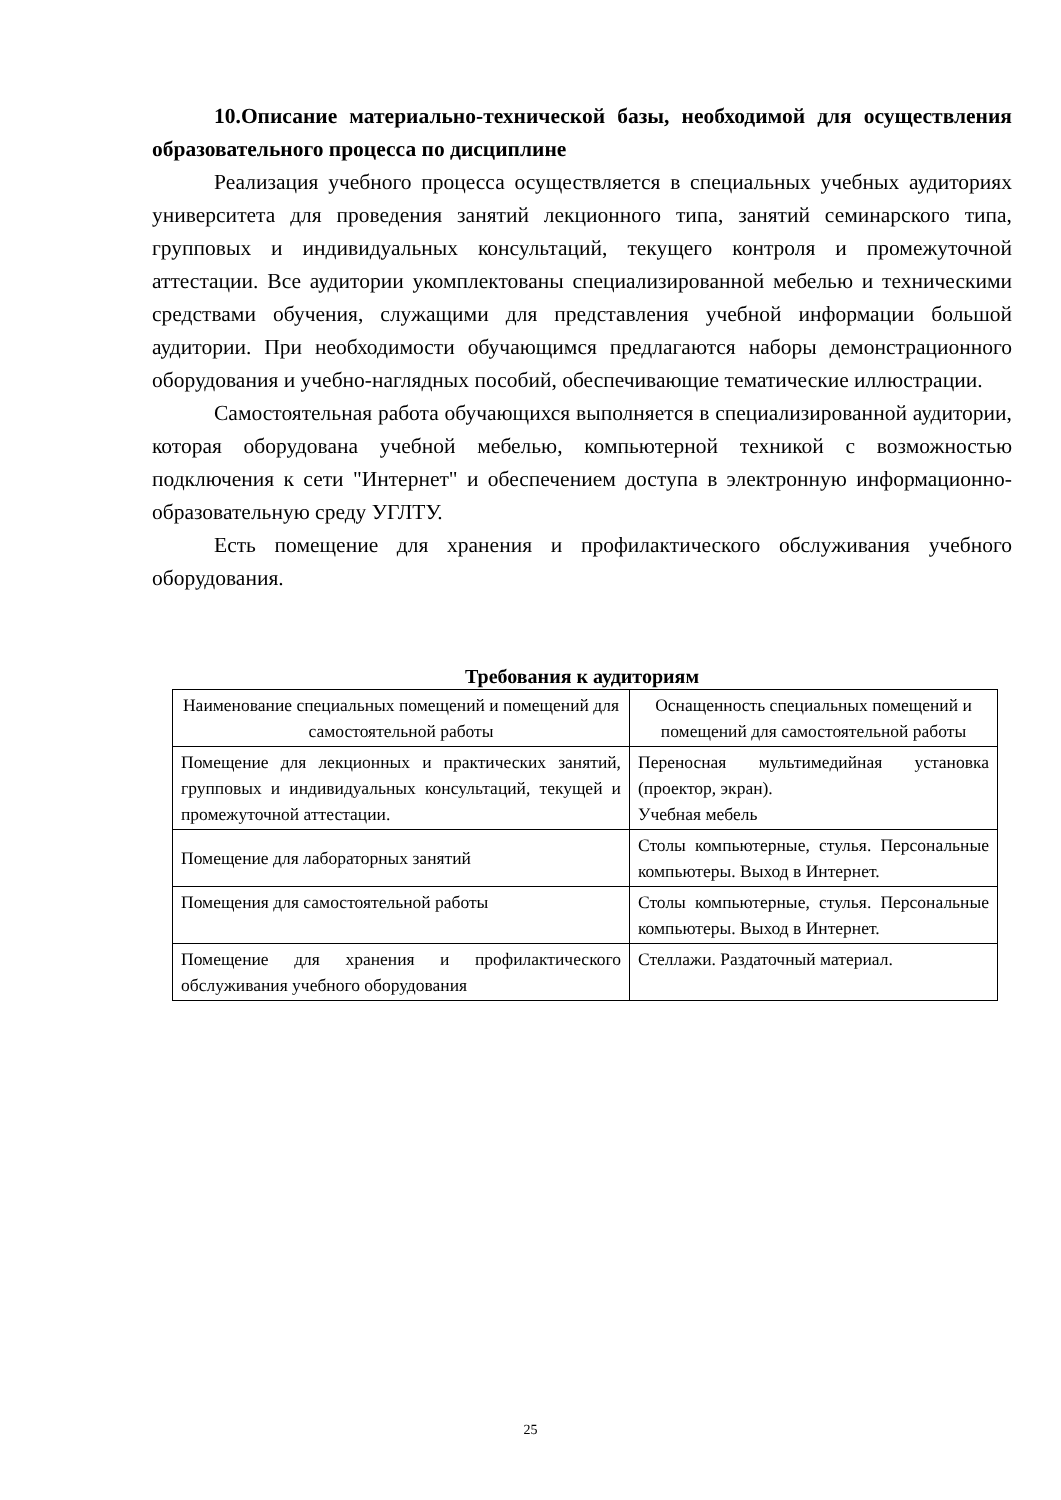10.Описание материально-технической базы, необходимой для осуществления образовательного процесса по дисциплине
Реализация учебного процесса осуществляется в специальных учебных аудиториях университета для проведения занятий лекционного типа, занятий семинарского типа, групповых и индивидуальных консультаций, текущего контроля и промежуточной аттестации. Все аудитории укомплектованы специализированной мебелью и техническими средствами обучения, служащими для представления учебной информации большой аудитории. При необходимости обучающимся предлагаются наборы демонстрационного оборудования и учебно-наглядных пособий, обеспечивающие тематические иллюстрации.
Самостоятельная работа обучающихся выполняется в специализированной аудитории, которая оборудована учебной мебелью, компьютерной техникой с возможностью подключения к сети "Интернет" и обеспечением доступа в электронную информационно-образовательную среду УГЛТУ.
Есть помещение для хранения и профилактического обслуживания учебного оборудования.
Требования к аудиториям
| Наименование специальных помещений и помещений для самостоятельной работы | Оснащенность специальных помещений и помещений для самостоятельной работы |
| --- | --- |
| Помещение для лекционных и практических занятий, групповых и индивидуальных консультаций, текущей и промежуточной аттестации. | Переносная мультимедийная установка (проектор, экран). Учебная мебель |
| Помещение для лабораторных занятий | Столы компьютерные, стулья. Персональные компьютеры. Выход в Интернет. |
| Помещения для самостоятельной работы | Столы компьютерные, стулья. Персональные компьютеры. Выход в Интернет. |
| Помещение для хранения и профилактического обслуживания учебного оборудования | Стеллажи. Раздаточный материал. |
25